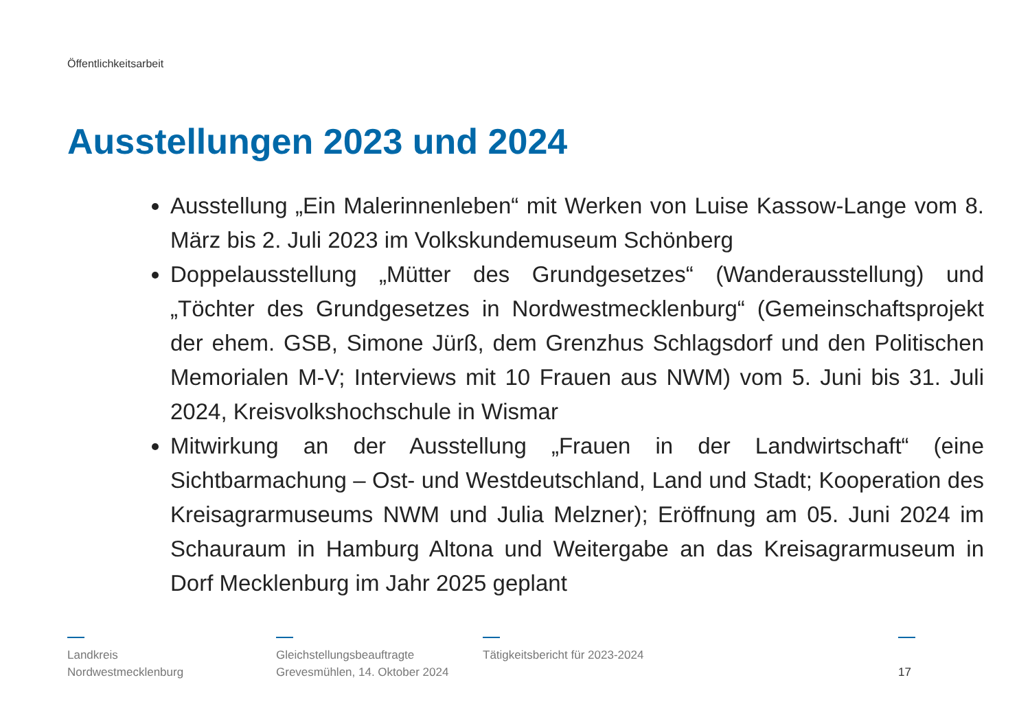Öffentlichkeitsarbeit
Ausstellungen 2023 und 2024
Ausstellung „Ein Malerinnenleben“ mit Werken von Luise Kassow-Lange vom 8. März bis 2. Juli 2023 im Volkskundemuseum Schönberg
Doppelausstellung „Mütter des Grundgesetzes“ (Wanderausstellung) und „Töchter des Grundgesetzes in Nordwestmecklenburg“ (Gemeinschaftsprojekt der ehem. GSB, Simone Jürß, dem Grenzhus Schlagsdorf und den Politischen Memorialen M-V; Interviews mit 10 Frauen aus NWM) vom 5. Juni bis 31. Juli 2024, Kreisvolkshochschule in Wismar
Mitwirkung an der Ausstellung „Frauen in der Landwirtschaft“ (eine Sichtbarmachung – Ost- und Westdeutschland, Land und Stadt; Kooperation des Kreisagrarmuseums NWM und Julia Melzner); Eröffnung am 05. Juni 2024 im Schauraum in Hamburg Altona und Weitergabe an das Kreisagrarmuseum in Dorf Mecklenburg im Jahr 2025 geplant
Landkreis
Nordwestmecklenburg
Gleichstellungsbeauftragte
Grevesmühlen, 14. Oktober 2024
Tätigkeitsbericht für 2023-2024
17